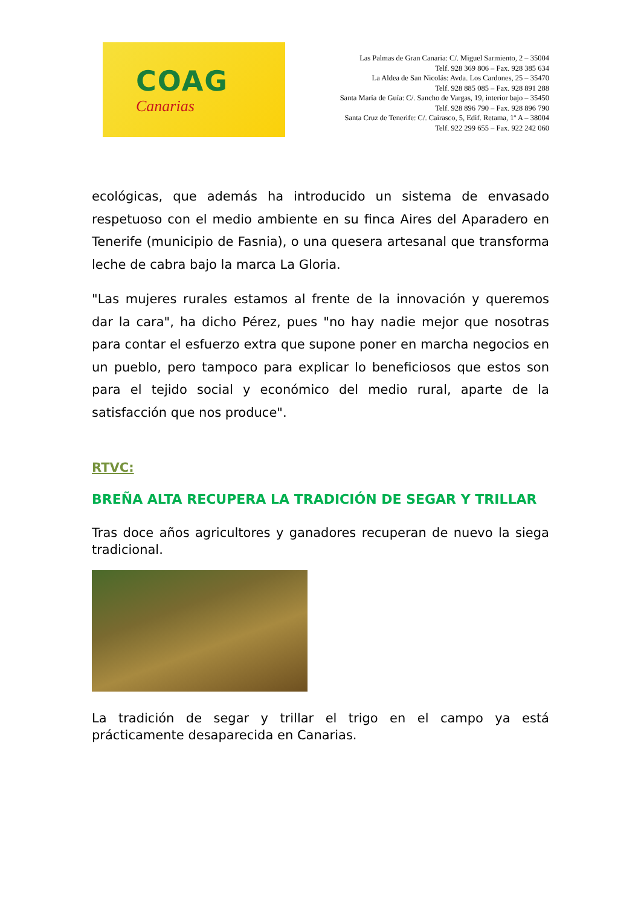COAG
Canarias
Las Palmas de Gran Canaria: C/. Miguel Sarmiento, 2 – 35004
Telf. 928 369 806 – Fax. 928 385 634
La Aldea de San Nicolás: Avda. Los Cardones, 25 – 35470
Telf. 928 885 085 – Fax. 928 891 288
Santa María de Guía: C/. Sancho de Vargas, 19, interior bajo – 35450
Telf. 928 896 790 – Fax. 928 896 790
Santa Cruz de Tenerife: C/. Cairasco, 5, Edif. Retama, 1º A – 38004
Telf. 922 299 655 – Fax. 922 242 060
ecológicas, que además ha introducido un sistema de envasado respetuoso con el medio ambiente en su finca Aires del Aparadero en Tenerife (municipio de Fasnia), o una quesera artesanal que transforma leche de cabra bajo la marca La Gloria.
"Las mujeres rurales estamos al frente de la innovación y queremos dar la cara", ha dicho Pérez, pues "no hay nadie mejor que nosotras para contar el esfuerzo extra que supone poner en marcha negocios en un pueblo, pero tampoco para explicar lo beneficiosos que estos son para el tejido social y económico del medio rural, aparte de la satisfacción que nos produce".
RTVC:
BREÑA ALTA RECUPERA LA TRADICIÓN DE SEGAR Y TRILLAR
Tras doce años agricultores y ganadores recuperan de nuevo la siega tradicional.
La tradición de segar y trillar el trigo en el campo ya está prácticamente desaparecida en Canarias.